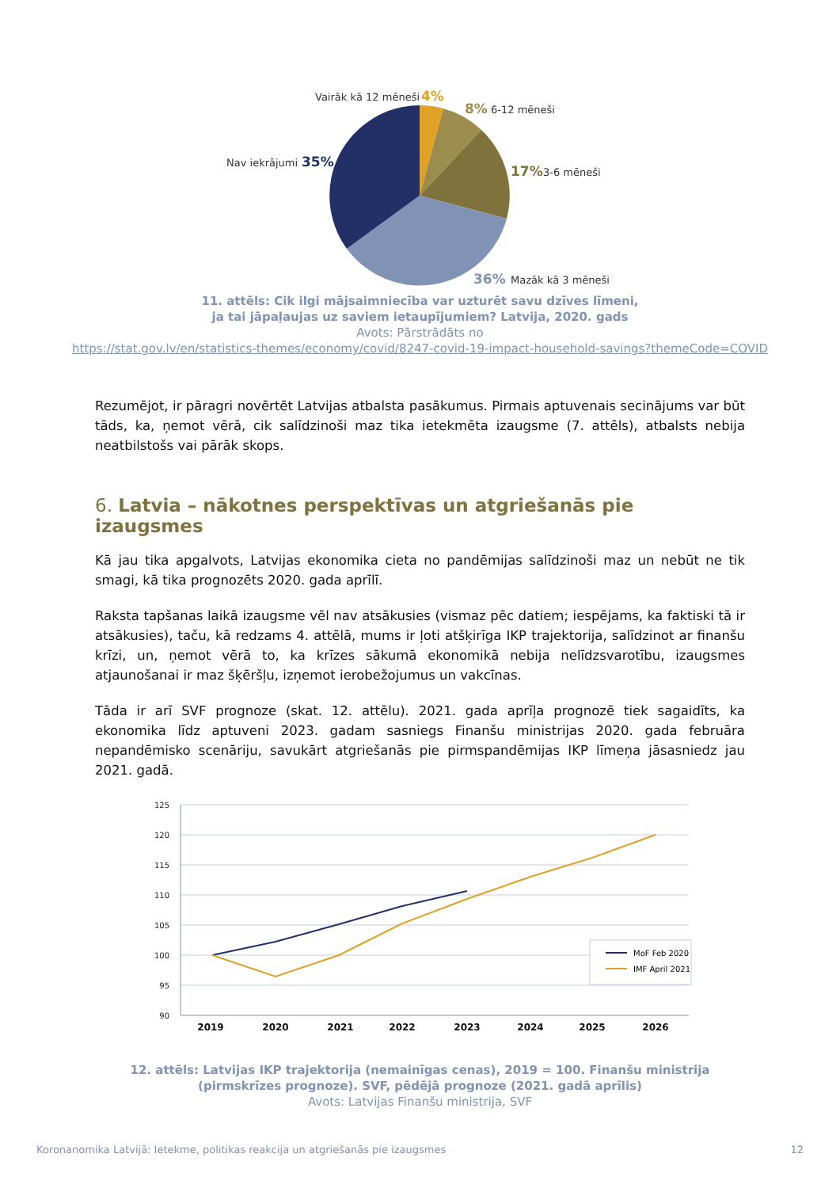Vairāk kā 12 mēneši
4%
8%
6-12 mēneši
Nav iekrājumi
35%
17%
3-6 mēneši
36%
Mazāk kā 3 mēneši
11. attēls: Cik ilgi mājsaimniecība var uzturēt savu dzīves līmeni,
ja tai jāpaļaujas uz saviem ietaupījumiem? Latvija, 2020. gads
Avots: Pārstrādāts no
https://stat.gov.lv/en/statistics-themes/economy/covid/8247-covid-19-impact-household-savings?themeCode=COVID
Rezumējot, ir pāragri novērtēt Latvijas atbalsta pasākumus. Pirmais aptuvenais secinājums var būt tāds, ka, ņemot vērā, cik salīdzinoši maz tika ietekmēta izaugsme (7. attēls), atbalsts nebija neatbilstošs vai pārāk skops.
6. Latvia – nākotnes perspektīvas un atgriešanās pie izaugsmes
Kā jau tika apgalvots, Latvijas ekonomika cieta no pandēmijas salīdzinoši maz un nebūt ne tik smagi, kā tika prognozēts 2020. gada aprīlī.
Raksta tapšanas laikā izaugsme vēl nav atsākusies (vismaz pēc datiem; iespējams, ka faktiski tā ir atsākusies), taču, kā redzams 4. attēlā, mums ir ļoti atšķirīga IKP trajektorija, salīdzinot ar finanšu krīzi, un, ņemot vērā to, ka krīzes sākumā ekonomikā nebija nelīdzsvarotību, izaugsmes atjaunošanai ir maz šķēršļu, izņemot ierobežojumus un vakcīnas.
Tāda ir arī SVF prognoze (skat. 12. attēlu). 2021. gada aprīļa prognozē tiek sagaidīts, ka ekonomika līdz aptuveni 2023. gadam sasniegs Finanšu ministrijas 2020. gada februāra nepandēmisko scenāriju, savukārt atgriešanās pie pirmspandēmijas IKP līmeņa jāsasniedz jau 2021. gadā.
125
120
115
110
105
100
95
90
2019
2020
2021
2022
2023
2024
2025
2026
MoF Feb 2020
IMF April 2021
12. attēls: Latvijas IKP trajektorija (nemainīgas cenas), 2019 = 100. Finanšu ministrija
(pirmskrīzes prognoze). SVF, pēdējā prognoze (2021. gadā aprīlis)
Avots: Latvijas Finanšu ministrija, SVF
Koronanomika Latvijā: Ietekme, politikas reakcija un atgriešanās pie izaugsmes 12